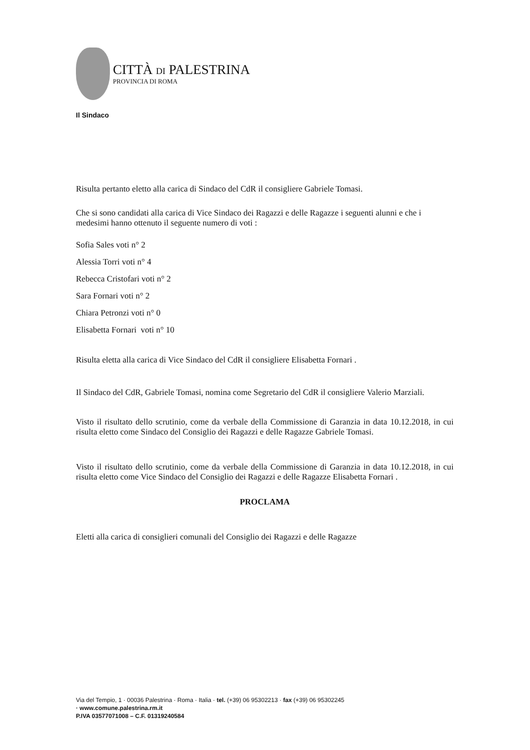CITTÀ DI PALESTRINA
PROVINCIA DI ROMA
Il Sindaco
Risulta pertanto eletto alla carica di Sindaco del CdR il consigliere Gabriele Tomasi.
Che si sono candidati alla carica di Vice Sindaco dei Ragazzi e delle Ragazze i seguenti alunni e che i medesimi hanno ottenuto il seguente numero di voti :
Sofia Sales voti n° 2
Alessia Torri voti n° 4
Rebecca Cristofari voti n° 2
Sara Fornari voti n° 2
Chiara Petronzi voti n° 0
Elisabetta Fornari voti n° 10
Risulta eletta alla carica di Vice Sindaco del CdR il consigliere Elisabetta Fornari .
Il Sindaco del CdR, Gabriele Tomasi, nomina come Segretario del CdR il consigliere Valerio Marziali.
Visto il risultato dello scrutinio, come da verbale della Commissione di Garanzia in data 10.12.2018, in cui risulta eletto come Sindaco del Consiglio dei Ragazzi e delle Ragazze Gabriele Tomasi.
Visto il risultato dello scrutinio, come da verbale della Commissione di Garanzia in data 10.12.2018, in cui risulta eletto come Vice Sindaco del Consiglio dei Ragazzi e delle Ragazze Elisabetta Fornari .
PROCLAMA
Eletti alla carica di consiglieri comunali del Consiglio dei Ragazzi e delle Ragazze
Via del Tempio, 1 · 00036 Palestrina · Roma · Italia · tel. (+39) 06 95302213 · fax (+39) 06 95302245
· www.comune.palestrina.rm.it
P.IVA 03577071008 – C.F. 01319240584